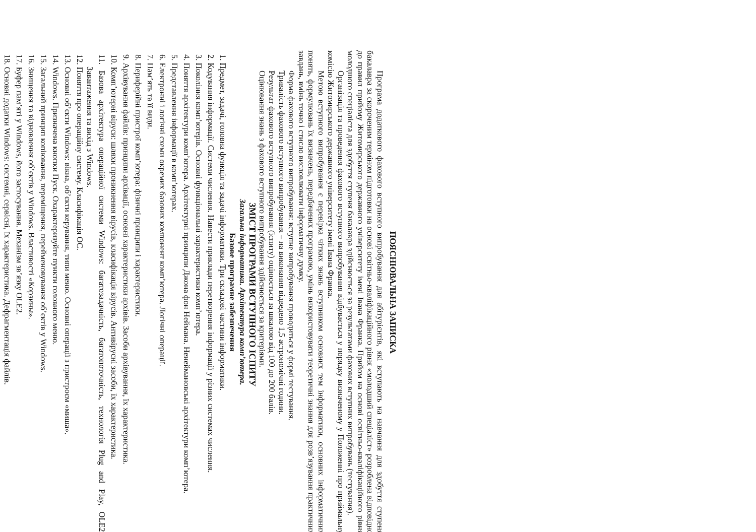ПОЯСНЮВАЛЬНА ЗАПИСКА
Програма додаткового фахового вступного випробування для абітурієнтів, які вступають на навчання для здобуття ступеня бакалавра за скороченим терміном підготовки на основі освітньо-кваліфікаційного рівня «молодший спеціаліст» розроблена відповідно до правил прийому Житомирського державного університету імені Івана Франка. Прийом на основі освітньо-кваліфікаційного рівня молодшого спеціаліста для здобуття ступеня бакалавра здійснюється за результатами фахових вступних випробувань (тестування).
Організація та проведення фахового вступного випробування відбувається у порядку визначеному у Положенні про приймальну комісію Житомирського державного університету імені Івана Франка.
Метою вступного випробування є перевірка чітких знань вступником основних тем інформатики, основних інформатичних понять, формулювань їх визначень, передбачених програмою, умінь використовувати теоретичні знання для розв’язування практичних завдань, вмінь точно і стисло висловлювати інформатичну думку.
Форма фахового вступного випробування: вступне випробування проводиться у формі тестування.
Тривалість фахового вступного випробування – на виконання відведено 1,5 астрономічні години.
Результат фахового вступного випробування (іспиту) оцінюється за шкалою від 100 до 200 балів.
Оцінювання знань з фахового вступного випробування здійснюється за критеріями.
ЗМІСТ ПРОГРАМИ ВСТУПНОГО ІСПИТУ
Загальна інформатика. Архітектура комп’ютера.
Базове програмне забезпечення
1. Предмет, задачі, головна функція та задачі інформатики. Три складові частини інформатики.
2. Кодування інформації. Системи числення. Навести приклади перетворення інформації у різних системах числення.
3. Покоління комп’ютерів. Основні функціональні характеристики комп’ютера.
4. Поняття архітектури комп’ютера. Архітектурні принципи Джона фон Неймана. Ненеймановські архітектури комп’ютера.
5. Представлення інформації в комп’ютерах.
6. Електронні і логічні схеми окремих базових компонент комп’ютера. Логічні операції.
7. Пам’ять та її види.
8. Периферійні пристрої комп’ютера: фізичні принципи і характеристики.
9. Архівування файлів: принципи архівації, основні характеристики архівів. Засоби архівування, їх характеристика.
10. Комп’ютерні віруси: шляхи проникнення вірусів, класифікація вірусів. Антивірусні засоби, їх характеристика.
11. Базова архітектура операційної системи Windows: багатозадачність, багатопоточність, технологія Plug and Play, OLE2. Завантаження та вихід з Windows.
12. Поняття про операційну систему. Класифікація ОС.
13. Основні об’єкти Windows: вікна, об’єкти керування, типи меню. Основні операції з пристроєм «миша».
14. Windows. Призначена кнопки Пуск. Охарактеризуйте пункти головного меню.
15. Загальний принцип копіювання, переміщення, перейменовування об’єктів у Windows.
16. Знищення та відновлення об’єктів у Windows. Властивості «Корзины».
17. Буфер пам’яті у Windows, його застосування. Механізм зв’язку OLE2.
18. Основні додатки Windows: системні, сервісні, їх характеристика. Дефрагментація файлів.